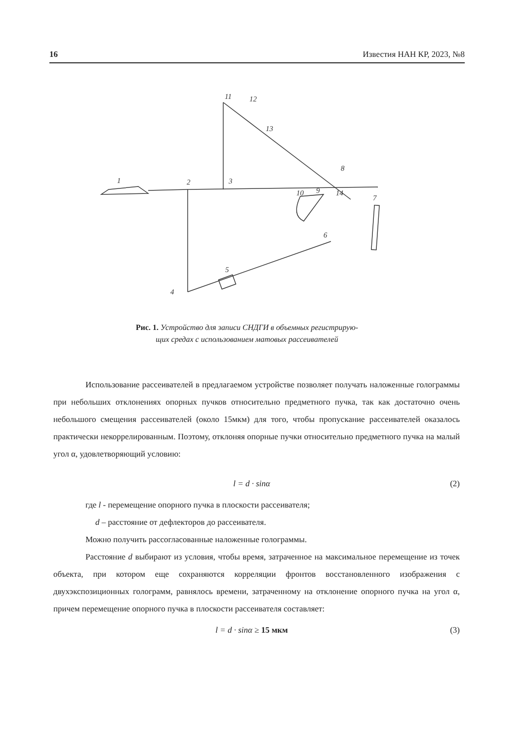16 Известия НАН КР, 2023, №8
1
2
3
4
5
6
7
8
9
10
11
12
13
14
Рис. 1. Устройство для записи СНДГИ в объемных регистрирую-
щих средах с использованием матовых рассеивателей
Использование рассеивателей в предлагаемом устройстве позволяет получать наложенные голограммы при небольших отклонениях опорных пучков относительно предметного пучка, так как достаточно очень небольшого смещения рассеивателей (около 15мкм) для того, чтобы пропускание рассеивателей оказалось практически некоррелированным. Поэтому, отклоняя опорные пучки относительно предметного пучка на малый угол α, удовлетворяющий условию:
l = d · sinα (2)
где l - перемещение опорного пучка в плоскости рассеивателя;
d – расстояние от дефлекторов до рассеивателя.
Можно получить рассогласованные наложенные голограммы.
Расстояние d выбирают из условия, чтобы время, затраченное на максимальное перемещение из точек объекта, при котором еще сохраняются корреляции фронтов восстановленного изображения с двухэкспозиционных голограмм, равнялось времени, затраченному на отклонение опорного пучка на угол α, причем перемещение опорного пучка в плоскости рассеивателя составляет:
l = d · sinα ≥ 15 мкм (3)